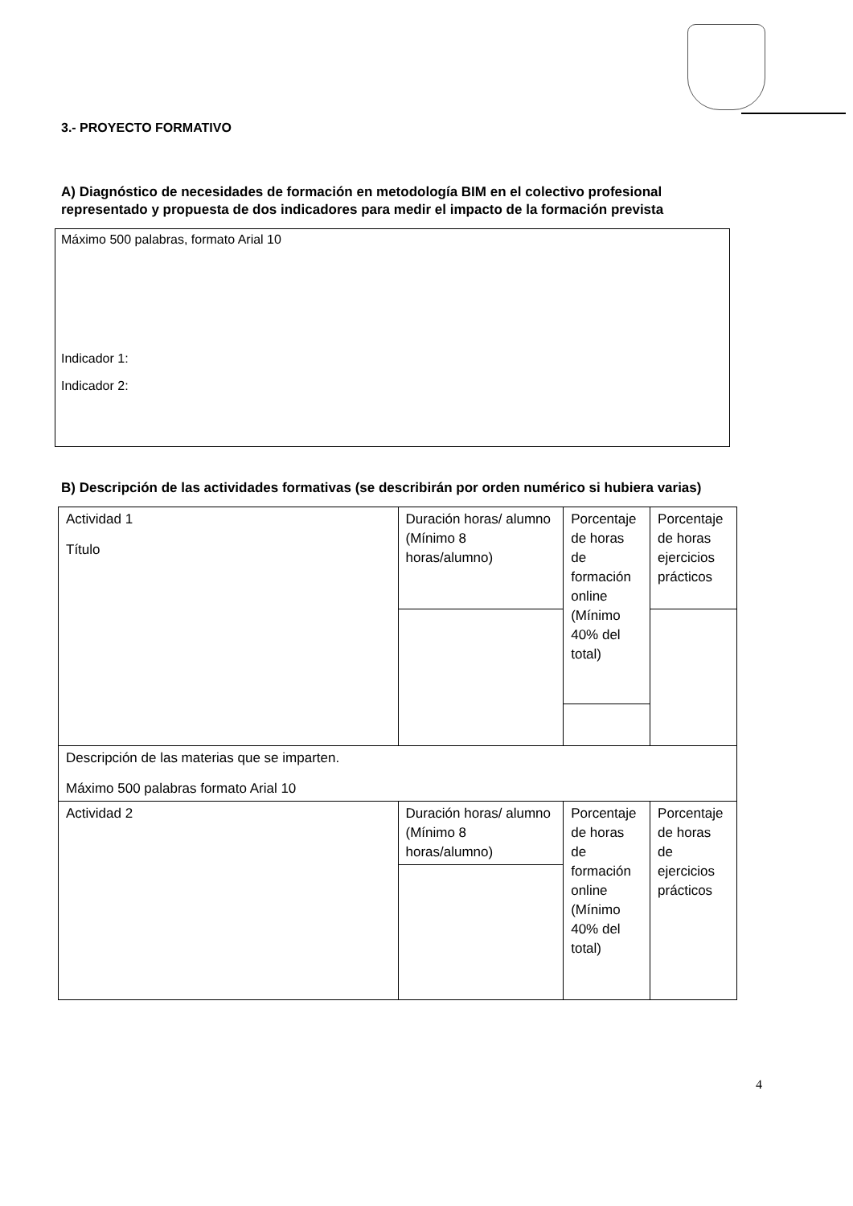3.- PROYECTO FORMATIVO
A) Diagnóstico de necesidades de formación en metodología BIM en el colectivo profesional representado y propuesta de dos indicadores para medir el impacto de la formación prevista
Máximo 500 palabras, formato Arial 10
Indicador 1:
Indicador 2:
B) Descripción de las actividades formativas (se describirán por orden numérico si hubiera varias)
| Actividad 1 Título | Duración horas/ alumno (Mínimo 8 horas/alumno) | Porcentaje de horas de formación online (Mínimo 40% del total) | Porcentaje de horas ejercicios prácticos |
| Descripción de las materias que se imparten. Máximo 500 palabras formato Arial 10 | | | |
| Actividad 2 | Duración horas/ alumno (Mínimo 8 horas/alumno) | Porcentaje de horas de formación online (Mínimo 40% del total) | Porcentaje de horas de ejercicios prácticos |
4